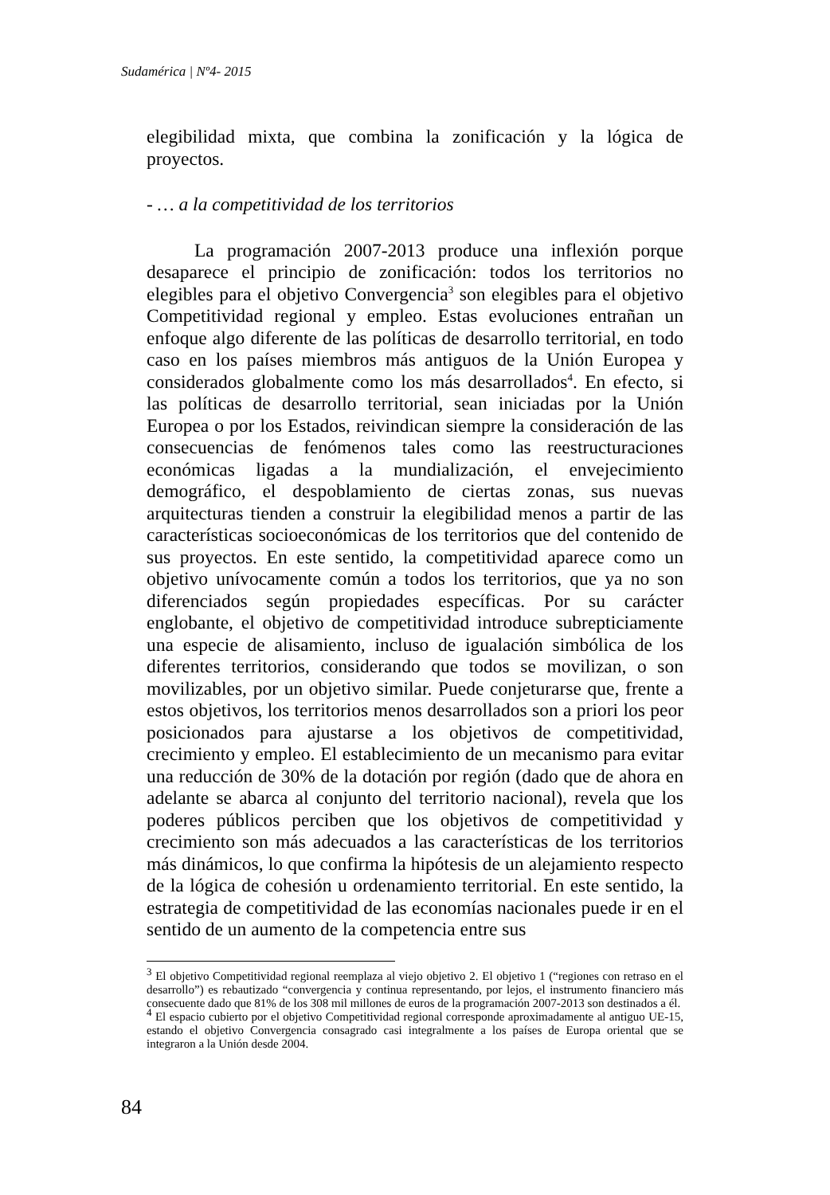Sudamérica | Nº4- 2015
elegibilidad mixta, que combina la zonificación y la lógica de proyectos.
- … a la competitividad de los territorios
La programación 2007-2013 produce una inflexión porque desaparece el principio de zonificación: todos los territorios no elegibles para el objetivo Convergencia<sup>3</sup> son elegibles para el objetivo Competitividad regional y empleo. Estas evoluciones entrañan un enfoque algo diferente de las políticas de desarrollo territorial, en todo caso en los países miembros más antiguos de la Unión Europea y considerados globalmente como los más desarrollados<sup>4</sup>. En efecto, si las políticas de desarrollo territorial, sean iniciadas por la Unión Europea o por los Estados, reivindican siempre la consideración de las consecuencias de fenómenos tales como las reestructuraciones económicas ligadas a la mundialización, el envejecimiento demográfico, el despoblamiento de ciertas zonas, sus nuevas arquitecturas tienden a construir la elegibilidad menos a partir de las características socioeconómicas de los territorios que del contenido de sus proyectos. En este sentido, la competitividad aparece como un objetivo unívocamente común a todos los territorios, que ya no son diferenciados según propiedades específicas. Por su carácter englobante, el objetivo de competitividad introduce subrepticiamente una especie de alisamiento, incluso de igualación simbólica de los diferentes territorios, considerando que todos se movilizan, o son movilizables, por un objetivo similar. Puede conjeturarse que, frente a estos objetivos, los territorios menos desarrollados son a priori los peor posicionados para ajustarse a los objetivos de competitividad, crecimiento y empleo. El establecimiento de un mecanismo para evitar una reducción de 30% de la dotación por región (dado que de ahora en adelante se abarca al conjunto del territorio nacional), revela que los poderes públicos perciben que los objetivos de competitividad y crecimiento son más adecuados a las características de los territorios más dinámicos, lo que confirma la hipótesis de un alejamiento respecto de la lógica de cohesión u ordenamiento territorial. En este sentido, la estrategia de competitividad de las economías nacionales puede ir en el sentido de un aumento de la competencia entre sus
<sup>3</sup> El objetivo Competitividad regional reemplaza al viejo objetivo 2. El objetivo 1 (“regiones con retraso en el desarrollo”) es rebautizado “convergencia y continua representando, por lejos, el instrumento financiero más consecuente dado que 81% de los 308 mil millones de euros de la programación 2007-2013 son destinados a él.
<sup>4</sup> El espacio cubierto por el objetivo Competitividad regional corresponde aproximadamente al antiguo UE-15, estando el objetivo Convergencia consagrado casi integralmente a los países de Europa oriental que se integraron a la Unión desde 2004.
84